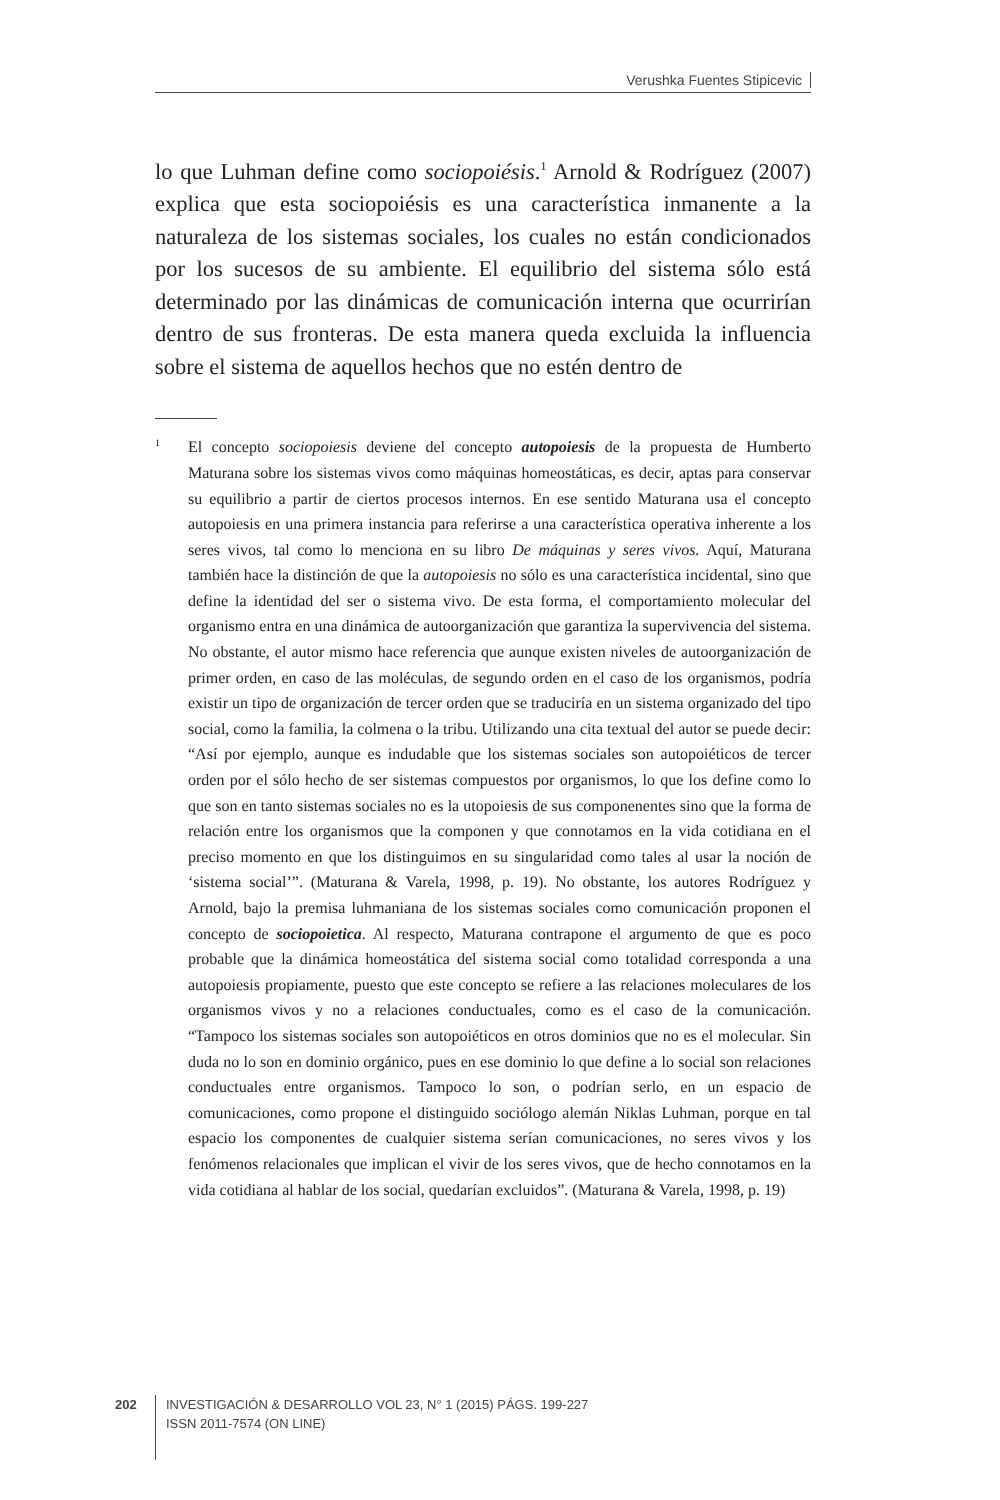Verushka Fuentes Stipicevic
lo que Luhman define como sociopoiésis.<sup>1</sup> Arnold & Rodríguez (2007) explica que esta sociopoiésis es una característica inmanente a la naturaleza de los sistemas sociales, los cuales no están condicionados por los sucesos de su ambiente. El equilibrio del sistema sólo está determinado por las dinámicas de comunicación interna que ocurrirían dentro de sus fronteras. De esta manera queda excluida la influencia sobre el sistema de aquellos hechos que no estén dentro de
<sup>1</sup> El concepto sociopoiesis deviene del concepto autopoiesis de la propuesta de Humberto Maturana sobre los sistemas vivos como máquinas homeostáticas, es decir, aptas para conservar su equilibrio a partir de ciertos procesos internos. En ese sentido Maturana usa el concepto autopoiesis en una primera instancia para referirse a una característica operativa inherente a los seres vivos, tal como lo menciona en su libro De máquinas y seres vivos. Aquí, Maturana también hace la distinción de que la autopoiesis no sólo es una característica incidental, sino que define la identidad del ser o sistema vivo. De esta forma, el comportamiento molecular del organismo entra en una dinámica de autoorganización que garantiza la supervivencia del sistema. No obstante, el autor mismo hace referencia que aunque existen niveles de autoorganización de primer orden, en caso de las moléculas, de segundo orden en el caso de los organismos, podría existir un tipo de organización de tercer orden que se traduciría en un sistema organizado del tipo social, como la familia, la colmena o la tribu. Utilizando una cita textual del autor se puede decir: “Así por ejemplo, aunque es indudable que los sistemas sociales son autopoiéticos de tercer orden por el sólo hecho de ser sistemas compuestos por organismos, lo que los define como lo que son en tanto sistemas sociales no es la utopoiesis de sus componenentes sino que la forma de relación entre los organismos que la componen y que connotamos en la vida cotidiana en el preciso momento en que los distinguimos en su singularidad como tales al usar la noción de ‘sistema social’”. (Maturana & Varela, 1998, p. 19). No obstante, los autores Rodríguez y Arnold, bajo la premisa luhmaniana de los sistemas sociales como comunicación proponen el concepto de sociopoietica. Al respecto, Maturana contrapone el argumento de que es poco probable que la dinámica homeostática del sistema social como totalidad corresponda a una autopoiesis propiamente, puesto que este concepto se refiere a las relaciones moleculares de los organismos vivos y no a relaciones conductuales, como es el caso de la comunicación. “Tampoco los sistemas sociales son autopoiéticos en otros dominios que no es el molecular. Sin duda no lo son en dominio orgánico, pues en ese dominio lo que define a lo social son relaciones conductuales entre organismos. Tampoco lo son, o podrían serlo, en un espacio de comunicaciones, como propone el distinguido sociólogo alemán Niklas Luhman, porque en tal espacio los componentes de cualquier sistema serían comunicaciones, no seres vivos y los fenómenos relacionales que implican el vivir de los seres vivos, que de hecho connotamos en la vida cotidiana al hablar de los social, quedarían excluidos”. (Maturana & Varela, 1998, p. 19)
202
INVESTIGACIÓN & DESARROLLO VOL 23, N° 1 (2015) PÁGS. 199-227
ISSN 2011-7574 (ON LINE)